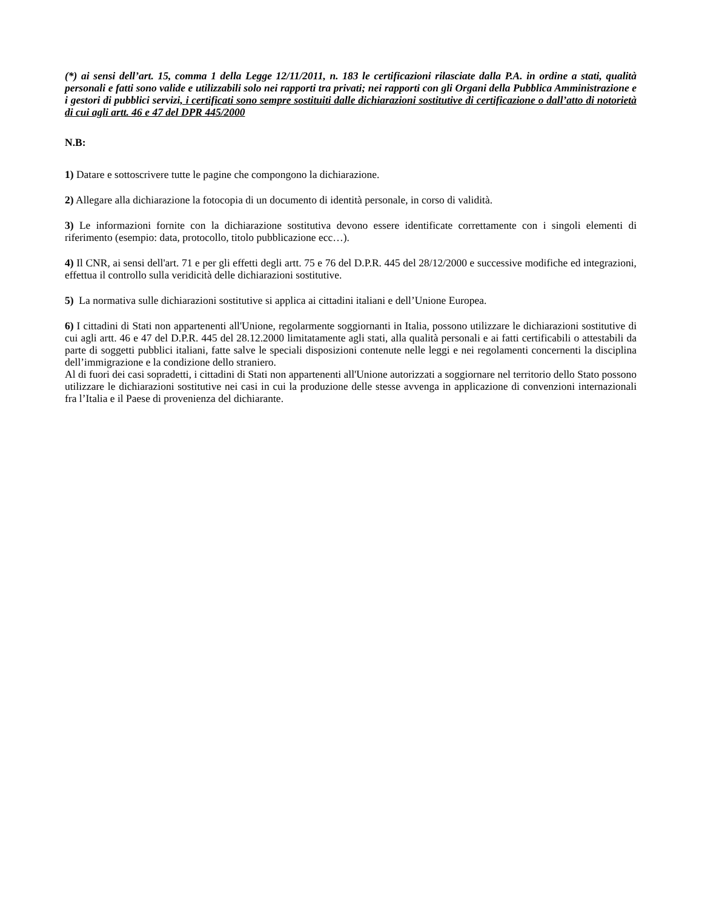(*) ai sensi dell’art. 15, comma 1 della Legge 12/11/2011, n. 183 le certificazioni rilasciate dalla P.A. in ordine a stati, qualità personali e fatti sono valide e utilizzabili solo nei rapporti tra privati; nei rapporti con gli Organi della Pubblica Amministrazione e i gestori di pubblici servizi, i certificati sono sempre sostituiti dalle dichiarazioni sostitutive di certificazione o dall’atto di notorietà di cui agli artt. 46 e 47 del DPR 445/2000
N.B:
1) Datare e sottoscrivere tutte le pagine che compongono la dichiarazione.
2) Allegare alla dichiarazione la fotocopia di un documento di identità personale, in corso di validità.
3) Le informazioni fornite con la dichiarazione sostitutiva devono essere identificate correttamente con i singoli elementi di riferimento (esempio: data, protocollo, titolo pubblicazione ecc…).
4) Il CNR, ai sensi dell'art. 71 e per gli effetti degli artt. 75 e 76 del D.P.R. 445 del 28/12/2000 e successive modifiche ed integrazioni, effettua il controllo sulla veridicità delle dichiarazioni sostitutive.
5) La normativa sulle dichiarazioni sostitutive si applica ai cittadini italiani e dell’Unione Europea.
6) I cittadini di Stati non appartenenti all'Unione, regolarmente soggiornanti in Italia, possono utilizzare le dichiarazioni sostitutive di cui agli artt. 46 e 47 del D.P.R. 445 del 28.12.2000 limitatamente agli stati, alla qualità personali e ai fatti certificabili o attestabili da parte di soggetti pubblici italiani, fatte salve le speciali disposizioni contenute nelle leggi e nei regolamenti concernenti la disciplina dell’immigrazione e la condizione dello straniero.
Al di fuori dei casi sopradetti, i cittadini di Stati non appartenenti all'Unione autorizzati a soggiornare nel territorio dello Stato possono utilizzare le dichiarazioni sostitutive nei casi in cui la produzione delle stesse avvenga in applicazione di convenzioni internazionali fra l’Italia e il Paese di provenienza del dichiarante.